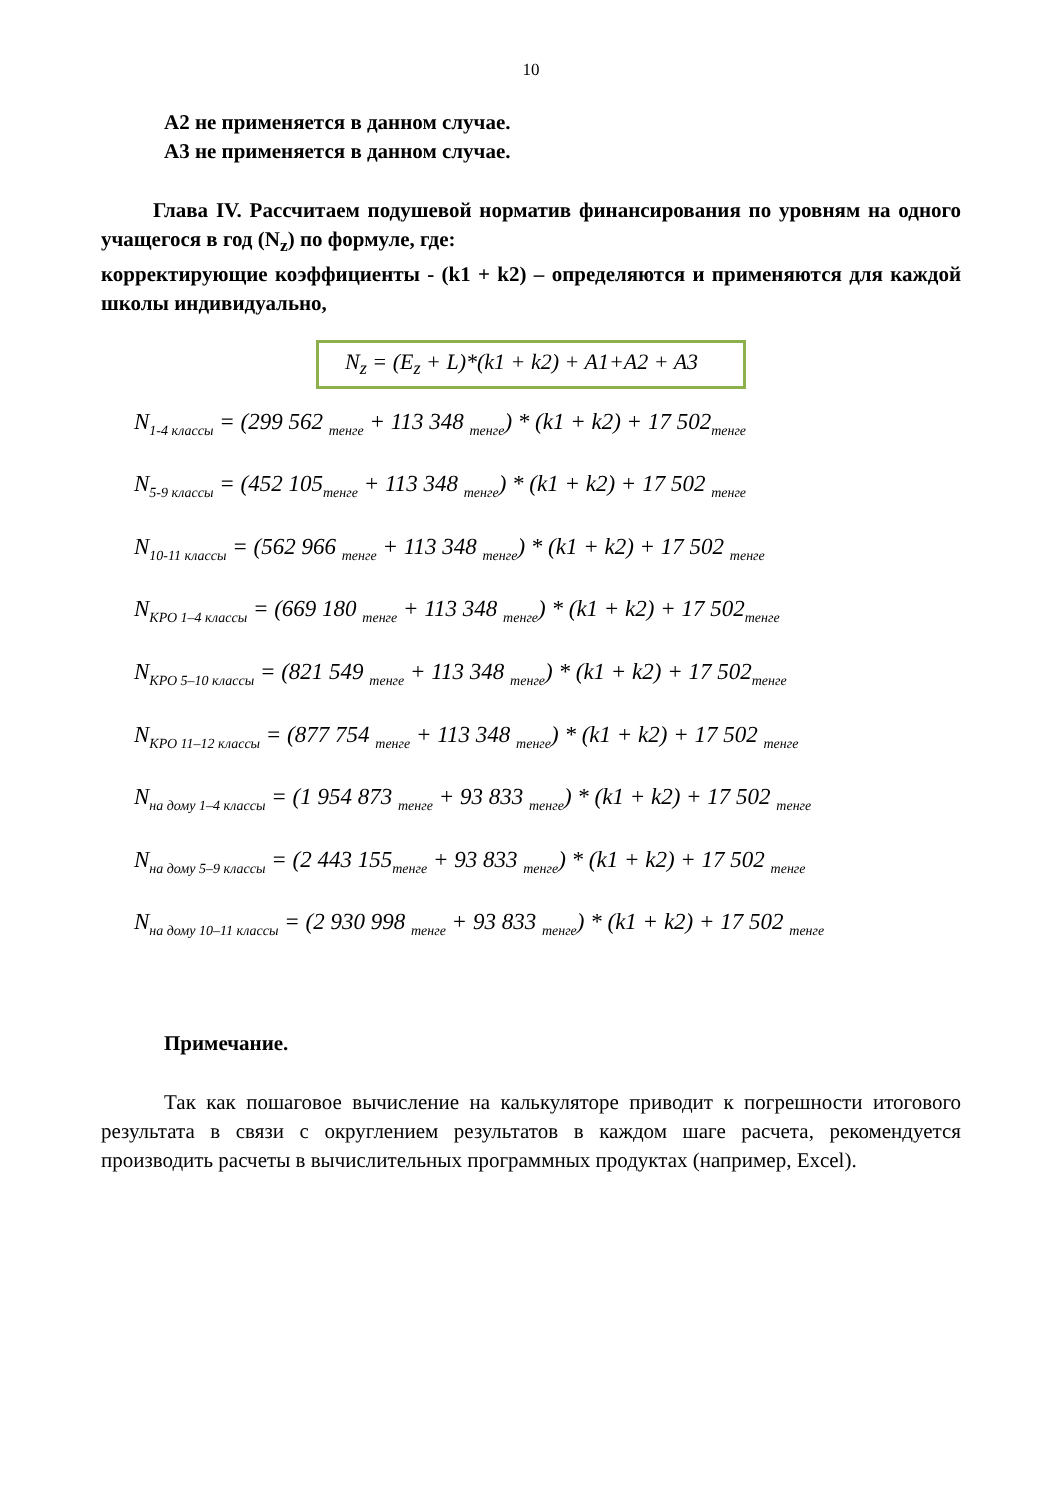10
А2 не применяется в данном случае.
А3 не применяется в данном случае.
Глава IV. Рассчитаем подушевой норматив финансирования по уровням на одного учащегося в год (N<sub>z</sub>) по формуле, где:
корректирующие коэффициенты - (k1 + k2) – определяются и применяются для каждой школы индивидуально,
N<sub>z</sub> = (E<sub>z</sub> + L)*(k1 + k2) + A1+A2 + A3
N<sub>1-4 классы</sub> = (299 562 <sub>тенге</sub> + 113 348 <sub>тенге</sub>) * (k1 + k2) + 17 502<sub>тенге</sub>
N<sub>5-9 классы</sub> = (452 105<sub>тенге</sub> + 113 348 <sub>тенге</sub>) * (k1 + k2) + 17 502 <sub>тенге</sub>
N<sub>10-11 классы</sub> = (562 966 <sub>тенге</sub> + 113 348 <sub>тенге</sub>) * (k1 + k2) + 17 502 <sub>тенге</sub>
N<sub>КРО 1–4 классы</sub> = (669 180 <sub>тенге</sub> + 113 348 <sub>тенге</sub>) * (k1 + k2) + 17 502<sub>тенге</sub>
N<sub>КРО 5–10 классы</sub> = (821 549 <sub>тенге</sub> + 113 348 <sub>тенге</sub>) * (k1 + k2) + 17 502<sub>тенге</sub>
N<sub>КРО 11–12 классы</sub> = (877 754 <sub>тенге</sub> + 113 348 <sub>тенге</sub>) * (k1 + k2) + 17 502 <sub>тенге</sub>
N<sub>на дому 1–4 классы</sub> = (1 954 873 <sub>тенге</sub> + 93 833 <sub>тенге</sub>) * (k1 + k2) + 17 502 <sub>тенге</sub>
N<sub>на дому 5–9 классы</sub> = (2 443 155<sub>тенге</sub> + 93 833 <sub>тенге</sub>) * (k1 + k2) + 17 502 <sub>тенге</sub>
N<sub>на дому 10–11 классы</sub> = (2 930 998 <sub>тенге</sub> + 93 833 <sub>тенге</sub>) * (k1 + k2) + 17 502 <sub>тенге</sub>
Примечание.
Так как пошаговое вычисление на калькуляторе приводит к погрешности итогового результата в связи с округлением результатов в каждом шаге расчета, рекомендуется производить расчеты в вычислительных программных продуктах (например, Excel).